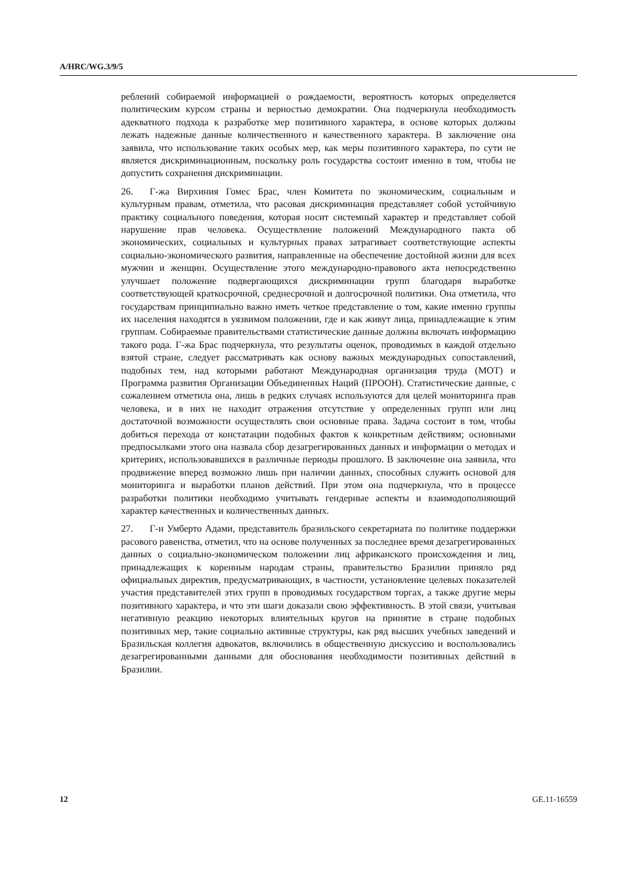A/HRC/WG.3/9/5
реблений собираемой информацией о рождаемости, вероятность которых определяется политическим курсом страны и верностью демократии. Она подчеркнула необходимость адекватного подхода к разработке мер позитивного характера, в основе которых должны лежать надежные данные количественного и качественного характера. В заключение она заявила, что использование таких особых мер, как меры позитивного характера, по сути не является дискриминационным, поскольку роль государства состоит именно в том, чтобы не допустить сохранения дискриминации.
26. Г-жа Вирхиния Гомес Брас, член Комитета по экономическим, социальным и культурным правам, отметила, что расовая дискриминация представляет собой устойчивую практику социального поведения, которая носит системный характер и представляет собой нарушение прав человека. Осуществление положений Международного пакта об экономических, социальных и культурных правах затрагивает соответствующие аспекты социально-экономического развития, направленные на обеспечение достойной жизни для всех мужчин и женщин. Осуществление этого международно-правового акта непосредственно улучшает положение подвергающихся дискриминации групп благодаря выработке соответствующей краткосрочной, среднесрочной и долгосрочной политики. Она отметила, что государствам принципиально важно иметь четкое представление о том, какие именно группы их населения находятся в уязвимом положении, где и как живут лица, принадлежащие к этим группам. Собираемые правительствами статистические данные должны включать информацию такого рода. Г-жа Брас подчеркнула, что результаты оценок, проводимых в каждой отдельно взятой стране, следует рассматривать как основу важных международных сопоставлений, подобных тем, над которыми работают Международная организация труда (МОТ) и Программа развития Организации Объединенных Наций (ПРООН). Статистические данные, с сожалением отметила она, лишь в редких случаях используются для целей мониторинга прав человека, и в них не находит отражения отсутствие у определенных групп или лиц достаточной возможности осуществлять свои основные права. Задача состоит в том, чтобы добиться перехода от констатации подобных фактов к конкретным действиям; основными предпосылками этого она назвала сбор дезагрегированных данных и информации о методах и критериях, использовавшихся в различные периоды прошлого. В заключение она заявила, что продвижение вперед возможно лишь при наличии данных, способных служить основой для мониторинга и выработки планов действий. При этом она подчеркнула, что в процессе разработки политики необходимо учитывать гендерные аспекты и взаимодополняющий характер качественных и количественных данных.
27. Г-н Умберто Адами, представитель бразильского секретариата по политике поддержки расового равенства, отметил, что на основе полученных за последнее время дезагрегированных данных о социально-экономическом положении лиц африканского происхождения и лиц, принадлежащих к коренным народам страны, правительство Бразилии приняло ряд официальных директив, предусматривающих, в частности, установление целевых показателей участия представителей этих групп в проводимых государством торгах, а также другие меры позитивного характера, и что эти шаги доказали свою эффективность. В этой связи, учитывая негативную реакцию некоторых влиятельных кругов на принятие в стране подобных позитивных мер, такие социально активные структуры, как ряд высших учебных заведений и Бразильская коллегия адвокатов, включились в общественную дискуссию и воспользовались дезагрегированными данными для обоснования необходимости позитивных действий в Бразилии.
12 GE.11-16559